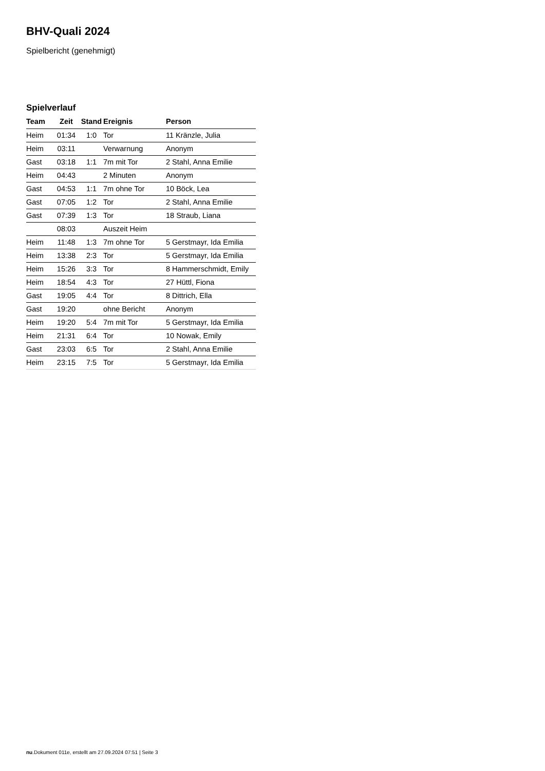BHV-Quali 2024
Spielbericht (genehmigt)
Spielverlauf
| Team | Zeit | Stand | Ereignis | Person |
| --- | --- | --- | --- | --- |
| Heim | 01:34 | 1:0 | Tor | 11 Kränzle, Julia |
| Heim | 03:11 | | Verwarnung | Anonym |
| Gast | 03:18 | 1:1 | 7m mit Tor | 2 Stahl, Anna Emilie |
| Heim | 04:43 | | 2 Minuten | Anonym |
| Gast | 04:53 | 1:1 | 7m ohne Tor | 10 Böck, Lea |
| Gast | 07:05 | 1:2 | Tor | 2 Stahl, Anna Emilie |
| Gast | 07:39 | 1:3 | Tor | 18 Straub, Liana |
| | 08:03 | | Auszeit Heim | |
| Heim | 11:48 | 1:3 | 7m ohne Tor | 5 Gerstmayr, Ida Emilia |
| Heim | 13:38 | 2:3 | Tor | 5 Gerstmayr, Ida Emilia |
| Heim | 15:26 | 3:3 | Tor | 8 Hammerschmidt, Emily |
| Heim | 18:54 | 4:3 | Tor | 27 Hüttl, Fiona |
| Gast | 19:05 | 4:4 | Tor | 8 Dittrich, Ella |
| Gast | 19:20 | | ohne Bericht | Anonym |
| Heim | 19:20 | 5:4 | 7m mit Tor | 5 Gerstmayr, Ida Emilia |
| Heim | 21:31 | 6:4 | Tor | 10 Nowak, Emily |
| Gast | 23:03 | 6:5 | Tor | 2 Stahl, Anna Emilie |
| Heim | 23:15 | 7:5 | Tor | 5 Gerstmayr, Ida Emilia |
nu.Dokument 011e, erstellt am 27.09.2024 07:51 | Seite 3